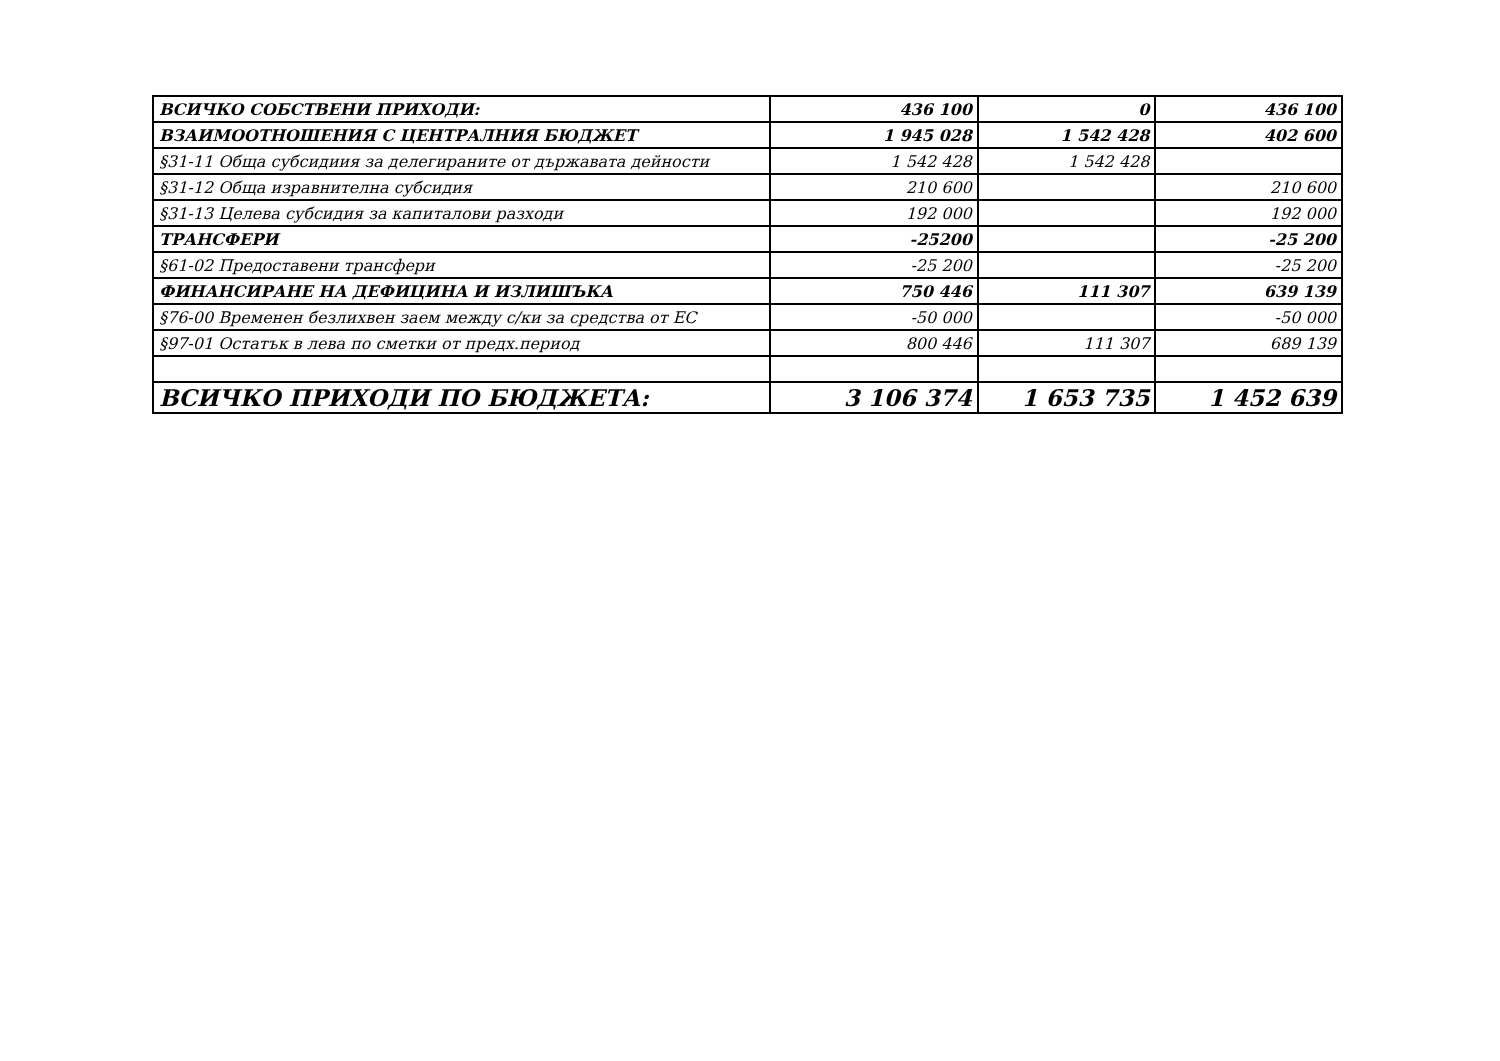| ВСИЧКО СОБСТВЕНИ ПРИХОДИ: | 436 100 | 0 | 436 100 |
| ВЗАИМООТНОШЕНИЯ С ЦЕНТРАЛНИЯ БЮДЖЕТ | 1 945 028 | 1 542 428 | 402 600 |
| §31-11 Обща субсидиия за делегираните от държавата дейности | 1 542 428 | 1 542 428 | |
| §31-12 Обща изравнителна субсидия | 210 600 | | 210 600 |
| §31-13 Целева субсидия за капиталови разходи | 192 000 | | 192 000 |
| ТРАНСФЕРИ | -25200 | | -25 200 |
| §61-02 Предоставени трансфери | -25 200 | | -25 200 |
| ФИНАНСИРАНЕ НА ДЕФИЦИНА И ИЗЛИШЪКА | 750 446 | 111 307 | 639 139 |
| §76-00 Временен безлихвен заем между с/ки за средства от ЕС | -50 000 | | -50 000 |
| §97-01 Остатък в лева по сметки от предх.период | 800 446 | 111 307 | 689 139 |
| ВСИЧКО ПРИХОДИ ПО БЮДЖЕТА: | 3 106 374 | 1 653 735 | 1 452 639 |